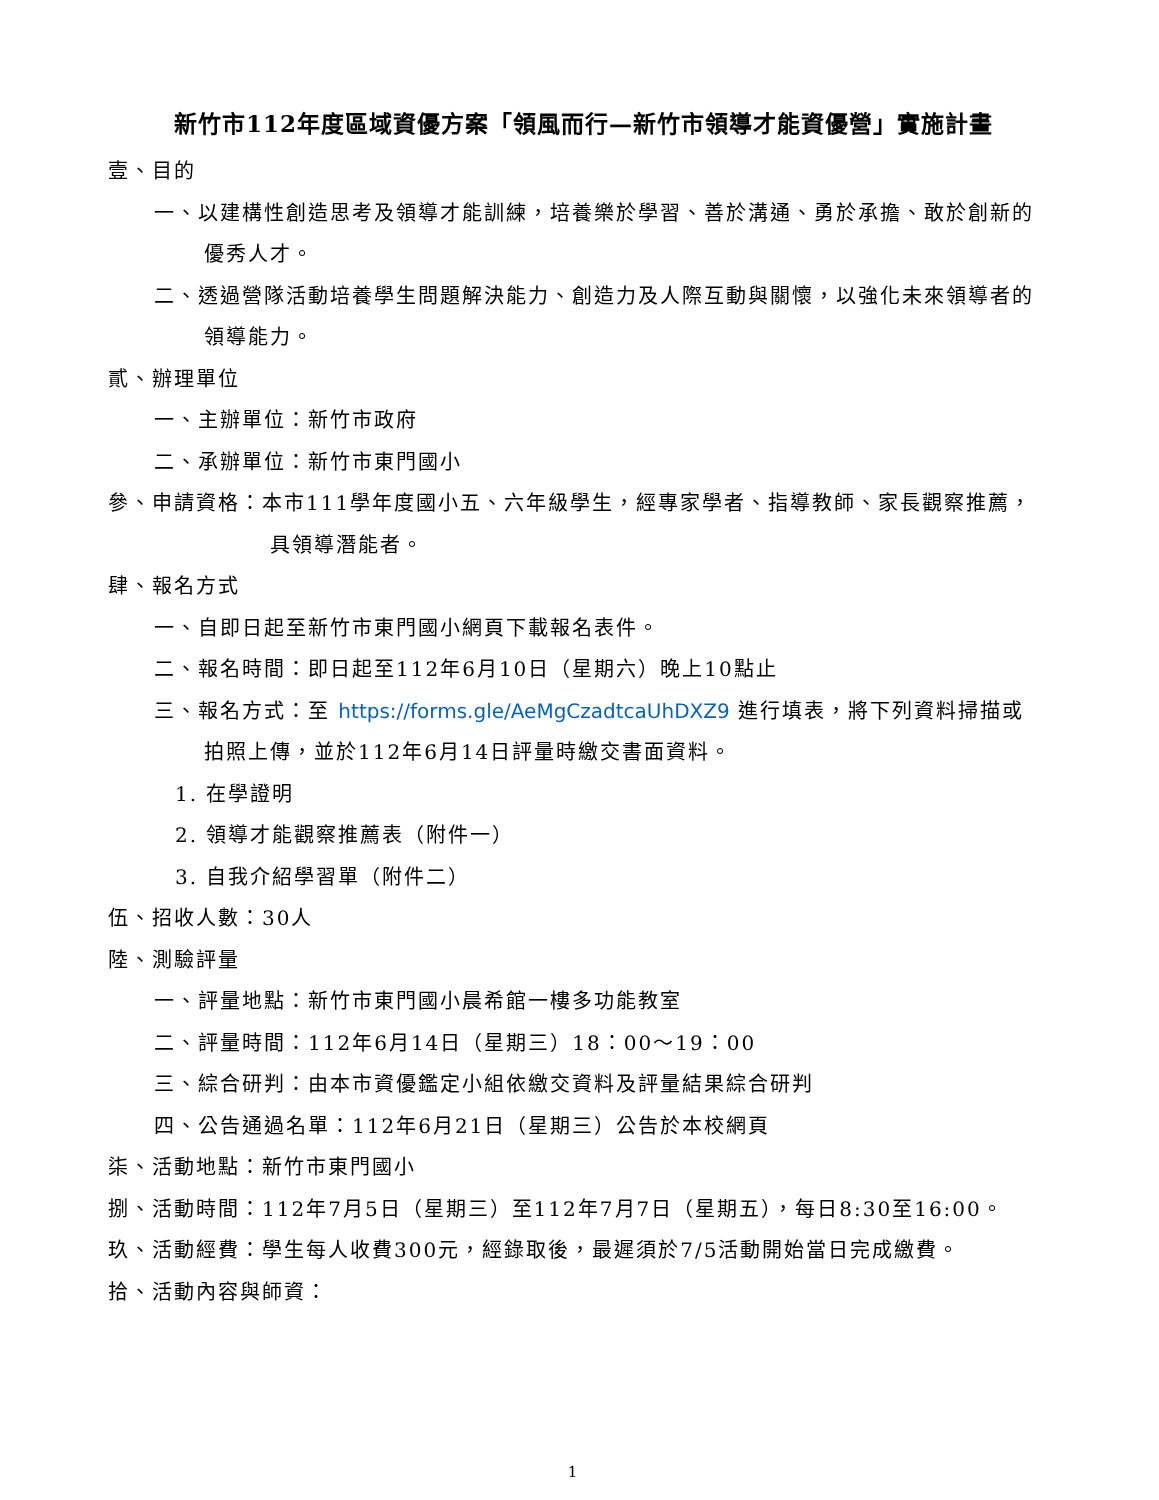新竹市112年度區域資優方案「領風而行—新竹市領導才能資優營」實施計畫
壹、目的
一、以建構性創造思考及領導才能訓練，培養樂於學習、善於溝通、勇於承擔、敢於創新的優秀人才。
二、透過營隊活動培養學生問題解決能力、創造力及人際互動與關懷，以強化未來領導者的領導能力。
貳、辦理單位
一、主辦單位：新竹市政府
二、承辦單位：新竹市東門國小
參、申請資格：本市111學年度國小五、六年級學生，經專家學者、指導教師、家長觀察推薦，具領導潛能者。
肆、報名方式
一、自即日起至新竹市東門國小網頁下載報名表件。
二、報名時間：即日起至112年6月10日（星期六）晚上10點止
三、報名方式：至 https://forms.gle/AeMgCzadtcaUhDXZ9 進行填表，將下列資料掃描或拍照上傳，並於112年6月14日評量時繳交書面資料。
1. 在學證明
2. 領導才能觀察推薦表（附件一）
3. 自我介紹學習單（附件二）
伍、招收人數：30人
陸、測驗評量
一、評量地點：新竹市東門國小晨希館一樓多功能教室
二、評量時間：112年6月14日（星期三）18：00～19：00
三、綜合研判：由本市資優鑑定小組依繳交資料及評量結果綜合研判
四、公告通過名單：112年6月21日（星期三）公告於本校網頁
柒、活動地點：新竹市東門國小
捌、活動時間：112年7月5日（星期三）至112年7月7日（星期五），每日8:30至16:00。
玖、活動經費：學生每人收費300元，經錄取後，最遲須於7/5活動開始當日完成繳費。
拾、活動內容與師資：
1